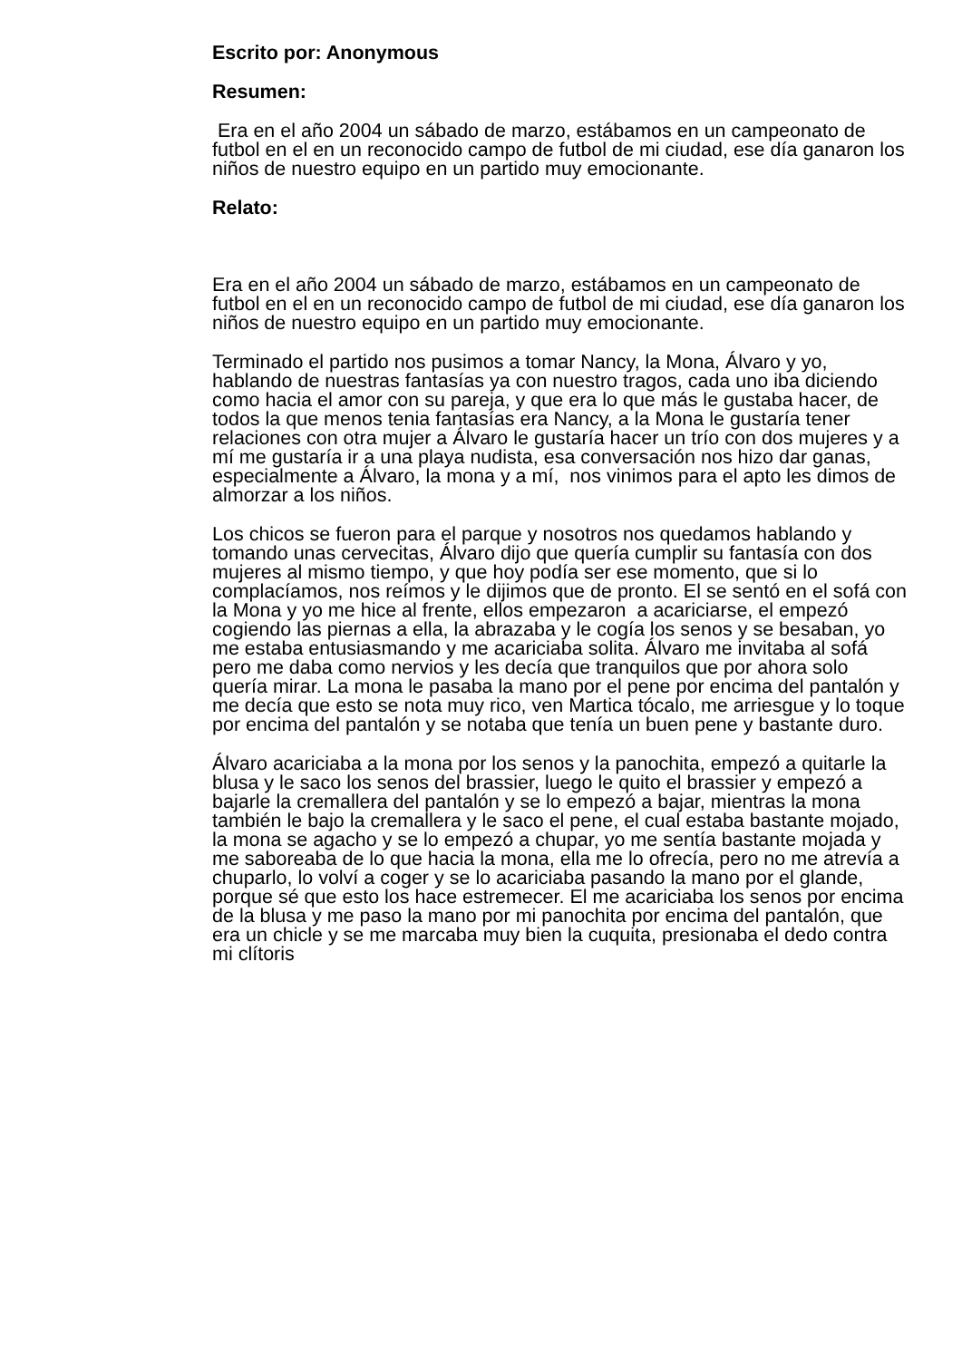Escrito por: Anonymous
Resumen:
Era en el año 2004 un sábado de marzo, estábamos en un campeonato de futbol en el en un reconocido campo de futbol de mi ciudad, ese día ganaron los niños de nuestro equipo en un partido muy emocionante.
Relato:
Era en el año 2004 un sábado de marzo, estábamos en un campeonato de futbol en el en un reconocido campo de futbol de mi ciudad, ese día ganaron los niños de nuestro equipo en un partido muy emocionante.
Terminado el partido nos pusimos a tomar Nancy, la Mona, Álvaro y yo, hablando de nuestras fantasías ya con nuestro tragos, cada uno iba diciendo como hacia el amor con su pareja, y que era lo que más le gustaba hacer, de todos la que menos tenia fantasías era Nancy, a la Mona le gustaría tener relaciones con otra mujer a Álvaro le gustaría hacer un trío con dos mujeres y a mí me gustaría ir a una playa nudista, esa conversación nos hizo dar ganas, especialmente a Álvaro, la mona y a mí, nos vinimos para el apto les dimos de almorzar a los niños.
Los chicos se fueron para el parque y nosotros nos quedamos hablando y tomando unas cervecitas, Álvaro dijo que quería cumplir su fantasía con dos mujeres al mismo tiempo, y que hoy podía ser ese momento, que si lo complacíamos, nos reímos y le dijimos que de pronto. El se sentó en el sofá con la Mona y yo me hice al frente, ellos empezaron a acariciarse, el empezó cogiendo las piernas a ella, la abrazaba y le cogía los senos y se besaban, yo me estaba entusiasmando y me acariciaba solita. Álvaro me invitaba al sofá pero me daba como nervios y les decía que tranquilos que por ahora solo quería mirar. La mona le pasaba la mano por el pene por encima del pantalón y me decía que esto se nota muy rico, ven Martica tócalo, me arriesgue y lo toque por encima del pantalón y se notaba que tenía un buen pene y bastante duro.
Álvaro acariciaba a la mona por los senos y la panochita, empezó a quitarle la blusa y le saco los senos del brassier, luego le quito el brassier y empezó a bajarle la cremallera del pantalón y se lo empezó a bajar, mientras la mona también le bajo la cremallera y le saco el pene, el cual estaba bastante mojado, la mona se agacho y se lo empezó a chupar, yo me sentía bastante mojada y me saboreaba de lo que hacia la mona, ella me lo ofrecía, pero no me atrevía a chuparlo, lo volví a coger y se lo acariciaba pasando la mano por el glande, porque sé que esto los hace estremecer. El me acariciaba los senos por encima de la blusa y me paso la mano por mi panochita por encima del pantalón, que era un chicle y se me marcaba muy bien la cuquita, presionaba el dedo contra mi clítoris